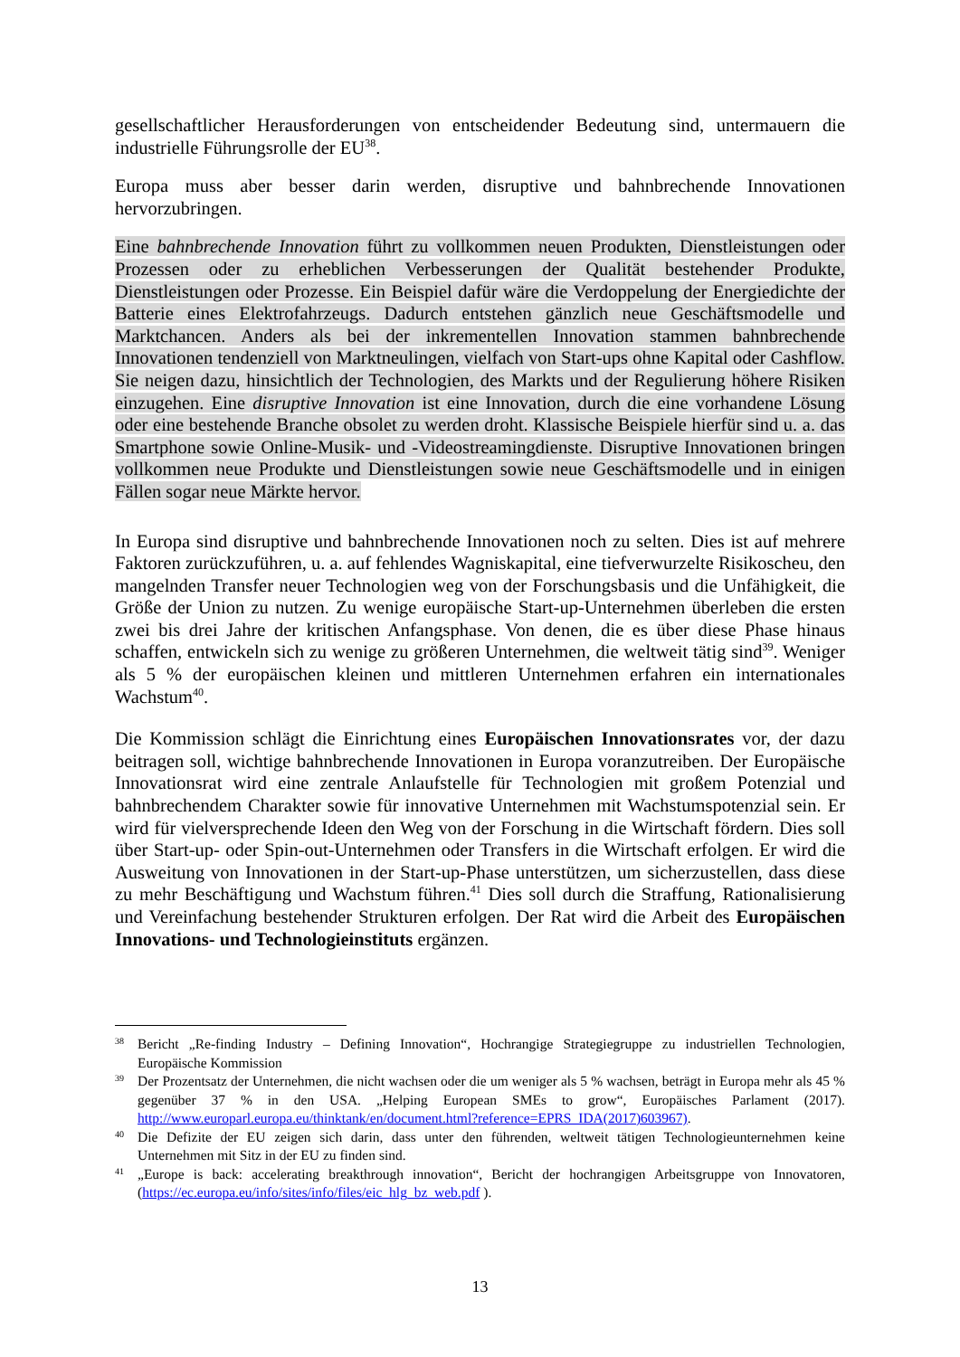gesellschaftlicher Herausforderungen von entscheidender Bedeutung sind, untermauern die industrielle Führungsrolle der EU<sup>38</sup>.
Europa muss aber besser darin werden, disruptive und bahnbrechende Innovationen hervorzubringen.
Eine bahnbrechende Innovation führt zu vollkommen neuen Produkten, Dienstleistungen oder Prozessen oder zu erheblichen Verbesserungen der Qualität bestehender Produkte, Dienstleistungen oder Prozesse. Ein Beispiel dafür wäre die Verdoppelung der Energiedichte der Batterie eines Elektrofahrzeugs. Dadurch entstehen gänzlich neue Geschäftsmodelle und Marktchancen. Anders als bei der inkrementellen Innovation stammen bahnbrechende Innovationen tendenziell von Marktneulingen, vielfach von Start-ups ohne Kapital oder Cashflow. Sie neigen dazu, hinsichtlich der Technologien, des Markts und der Regulierung höhere Risiken einzugehen. Eine disruptive Innovation ist eine Innovation, durch die eine vorhandene Lösung oder eine bestehende Branche obsolet zu werden droht. Klassische Beispiele hierfür sind u. a. das Smartphone sowie Online-Musik- und -Videostreamingdienste. Disruptive Innovationen bringen vollkommen neue Produkte und Dienstleistungen sowie neue Geschäftsmodelle und in einigen Fällen sogar neue Märkte hervor.
In Europa sind disruptive und bahnbrechende Innovationen noch zu selten. Dies ist auf mehrere Faktoren zurückzuführen, u. a. auf fehlendes Wagniskapital, eine tiefverwurzelte Risikoscheu, den mangelnden Transfer neuer Technologien weg von der Forschungsbasis und die Unfähigkeit, die Größe der Union zu nutzen. Zu wenige europäische Start-up-Unternehmen überleben die ersten zwei bis drei Jahre der kritischen Anfangsphase. Von denen, die es über diese Phase hinaus schaffen, entwickeln sich zu wenige zu größeren Unternehmen, die weltweit tätig sind<sup>39</sup>. Weniger als 5 % der europäischen kleinen und mittleren Unternehmen erfahren ein internationales Wachstum<sup>40</sup>.
Die Kommission schlägt die Einrichtung eines Europäischen Innovationsrates vor, der dazu beitragen soll, wichtige bahnbrechende Innovationen in Europa voranzutreiben. Der Europäische Innovationsrat wird eine zentrale Anlaufstelle für Technologien mit großem Potenzial und bahnbrechendem Charakter sowie für innovative Unternehmen mit Wachstumspotenzial sein. Er wird für vielversprechende Ideen den Weg von der Forschung in die Wirtschaft fördern. Dies soll über Start-up- oder Spin-out-Unternehmen oder Transfers in die Wirtschaft erfolgen. Er wird die Ausweitung von Innovationen in der Start-up-Phase unterstützen, um sicherzustellen, dass diese zu mehr Beschäftigung und Wachstum führen.<sup>41</sup> Dies soll durch die Straffung, Rationalisierung und Vereinfachung bestehender Strukturen erfolgen. Der Rat wird die Arbeit des Europäischen Innovations- und Technologieinstituts ergänzen.
38 Bericht „Re-finding Industry – Defining Innovation“, Hochrangige Strategiegruppe zu industriellen Technologien, Europäische Kommission
39 Der Prozentsatz der Unternehmen, die nicht wachsen oder die um weniger als 5 % wachsen, beträgt in Europa mehr als 45 % gegenüber 37 % in den USA. „Helping European SMEs to grow“, Europäisches Parlament (2017). http://www.europarl.europa.eu/thinktank/en/document.html?reference=EPRS_IDA(2017)603967).
40 Die Defizite der EU zeigen sich darin, dass unter den führenden, weltweit tätigen Technologieunternehmen keine Unternehmen mit Sitz in der EU zu finden sind.
41 „Europe is back: accelerating breakthrough innovation“, Bericht der hochrangigen Arbeitsgruppe von Innovatoren, (https://ec.europa.eu/info/sites/info/files/eic_hlg_bz_web.pdf ).
13